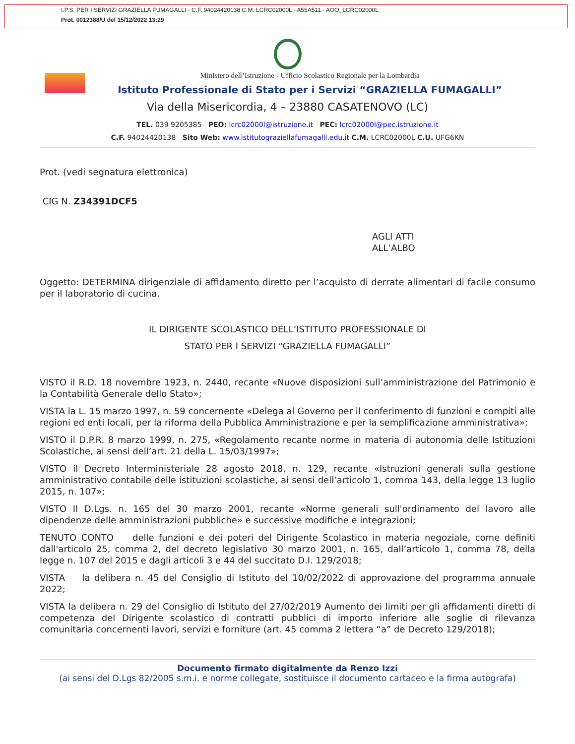I.P.S. PER I SERVIZI GRAZIELLA FUMAGALLI - C.F. 94024420138 C.M. LCRC02000L - A55A511 - AOO_LCRC02000L
Prot. 0012388/U del 15/12/2022 13:29
Ministero dell’Istruzione - Ufficio Scolastico Regionale per la Lombardia
Istituto Professionale di Stato per i Servizi “GRAZIELLA FUMAGALLI”
Via della Misericordia, 4 – 23880 CASATENOVO (LC)
TEL. 039 9205385 PEO: lcrc02000l@istruzione.it PEC: lcrc02000l@pec.istruzione.it
C.F. 94024420138 Sito Web: www.istitutograziellafumagalli.edu.it C.M. LCRC02000L C.U. UFG6KN
Prot. (vedi segnatura elettronica)
CIG N. Z34391DCF5
AGLI ATTI
ALL’ALBO
Oggetto: DETERMINA dirigenziale di affidamento diretto per l’acquisto di derrate alimentari di facile consumo per il laboratorio di cucina.
IL DIRIGENTE SCOLASTICO DELL’ISTITUTO PROFESSIONALE DI
STATO PER I SERVIZI “GRAZIELLA FUMAGALLI”
VISTO il R.D. 18 novembre 1923, n. 2440, recante «Nuove disposizioni sull’amministrazione del Patrimonio e la Contabilità Generale dello Stato»;
VISTA la L. 15 marzo 1997, n. 59 concernente «Delega al Governo per il conferimento di funzioni e compiti alle regioni ed enti locali, per la riforma della Pubblica Amministrazione e per la semplificazione amministrativa»;
VISTO il D.P.R. 8 marzo 1999, n. 275, «Regolamento recante norme in materia di autonomia delle Istituzioni Scolastiche, ai sensi dell’art. 21 della L. 15/03/1997»;
VISTO il Decreto Interministeriale 28 agosto 2018, n. 129, recante «Istruzioni generali sulla gestione amministrativo contabile delle istituzioni scolastiche, ai sensi dell’articolo 1, comma 143, della legge 13 luglio 2015, n. 107»;
VISTO Il D.Lgs. n. 165 del 30 marzo 2001, recante «Norme generali sull'ordinamento del lavoro alle dipendenze delle amministrazioni pubbliche» e successive modifiche e integrazioni;
TENUTO CONTO delle funzioni e dei poteri del Dirigente Scolastico in materia negoziale, come definiti dall'articolo 25, comma 2, del decreto legislativo 30 marzo 2001, n. 165, dall’articolo 1, comma 78, della legge n. 107 del 2015 e dagli articoli 3 e 44 del succitato D.I. 129/2018;
VISTA la delibera n. 45 del Consiglio di Istituto del 10/02/2022 di approvazione del programma annuale 2022;
VISTA la delibera n. 29 del Consiglio di Istituto del 27/02/2019 Aumento dei limiti per gli affidamenti diretti di competenza del Dirigente scolastico di contratti pubblici di importo inferiore alle soglie di rilevanza comunitaria concernenti lavori, servizi e forniture (art. 45 comma 2 lettera “a” de Decreto 129/2018);
Documento firmato digitalmente da Renzo Izzi
(ai sensi del D.Lgs 82/2005 s.m.i. e norme collegate, sostituisce il documento cartaceo e la firma autografa)